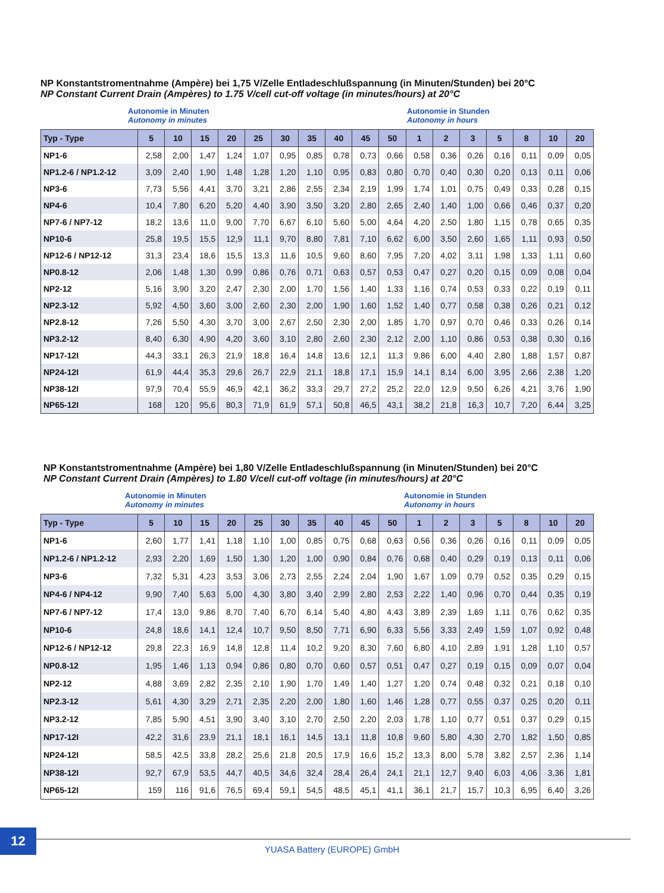NP Konstantstromentnahme (Ampère) bei 1,75 V/Zelle Entladeschlußspannung (in Minuten/Stunden) bei 20°C
NP Constant Current Drain (Ampères) to 1.75 V/cell cut-off voltage (in minutes/hours) at 20°C
Autonomie in Minuten
Autonomy in minutes
Autonomie in Stunden
Autonomy in hours
| Typ - Type | 5 | 10 | 15 | 20 | 25 | 30 | 35 | 40 | 45 | 50 | 1 | 2 | 3 | 5 | 8 | 10 | 20 |
| --- | --- | --- | --- | --- | --- | --- | --- | --- | --- | --- | --- | --- | --- | --- | --- | --- | --- |
| NP1-6 | 2,58 | 2,00 | 1,47 | 1,24 | 1,07 | 0,95 | 0,85 | 0,78 | 0,73 | 0,66 | 0,58 | 0,36 | 0,26 | 0,16 | 0,11 | 0,09 | 0,05 |
| NP1.2-6 / NP1.2-12 | 3,09 | 2,40 | 1,90 | 1,48 | 1,28 | 1,20 | 1,10 | 0,95 | 0,83 | 0,80 | 0,70 | 0,40 | 0,30 | 0,20 | 0,13 | 0,11 | 0,06 |
| NP3-6 | 7,73 | 5,56 | 4,41 | 3,70 | 3,21 | 2,86 | 2,55 | 2,34 | 2,19 | 1,99 | 1,74 | 1,01 | 0,75 | 0,49 | 0,33 | 0,28 | 0,15 |
| NP4-6 | 10,4 | 7,80 | 6,20 | 5,20 | 4,40 | 3,90 | 3,50 | 3,20 | 2,80 | 2,65 | 2,40 | 1,40 | 1,00 | 0,66 | 0,46 | 0,37 | 0,20 |
| NP7-6 / NP7-12 | 18,2 | 13,6 | 11,0 | 9,00 | 7,70 | 6,67 | 6,10 | 5,60 | 5,00 | 4,64 | 4,20 | 2,50 | 1,80 | 1,15 | 0,78 | 0,65 | 0,35 |
| NP10-6 | 25,8 | 19,5 | 15,5 | 12,9 | 11,1 | 9,70 | 8,80 | 7,81 | 7,10 | 6,62 | 6,00 | 3,50 | 2,60 | 1,65 | 1,11 | 0,93 | 0,50 |
| NP12-6 / NP12-12 | 31,3 | 23,4 | 18,6 | 15,5 | 13,3 | 11,6 | 10,5 | 9,60 | 8,60 | 7,95 | 7,20 | 4,02 | 3,11 | 1,98 | 1,33 | 1,11 | 0,60 |
| NP0.8-12 | 2,06 | 1,48 | 1,30 | 0,99 | 0,86 | 0,76 | 0,71 | 0,63 | 0,57 | 0,53 | 0,47 | 0,27 | 0,20 | 0,15 | 0,09 | 0,08 | 0,04 |
| NP2-12 | 5,16 | 3,90 | 3,20 | 2,47 | 2,30 | 2,00 | 1,70 | 1,56 | 1,40 | 1,33 | 1,16 | 0,74 | 0,53 | 0,33 | 0,22 | 0,19 | 0,11 |
| NP2.3-12 | 5,92 | 4,50 | 3,60 | 3,00 | 2,60 | 2,30 | 2,00 | 1,90 | 1,60 | 1,52 | 1,40 | 0,77 | 0,58 | 0,38 | 0,26 | 0,21 | 0,12 |
| NP2.8-12 | 7,26 | 5,50 | 4,30 | 3,70 | 3,00 | 2,67 | 2,50 | 2,30 | 2,00 | 1,85 | 1,70 | 0,97 | 0,70 | 0,46 | 0,33 | 0,26 | 0,14 |
| NP3.2-12 | 8,40 | 6,30 | 4,90 | 4,20 | 3,60 | 3,10 | 2,80 | 2,60 | 2,30 | 2,12 | 2,00 | 1,10 | 0,86 | 0,53 | 0,38 | 0,30 | 0,16 |
| NP17-12I | 44,3 | 33,1 | 26,3 | 21,9 | 18,8 | 16,4 | 14,8 | 13,6 | 12,1 | 11,3 | 9,86 | 6,00 | 4,40 | 2,80 | 1,88 | 1,57 | 0,87 |
| NP24-12I | 61,9 | 44,4 | 35,3 | 29,6 | 26,7 | 22,9 | 21,1 | 18,8 | 17,1 | 15,9 | 14,1 | 8,14 | 6,00 | 3,95 | 2,66 | 2,38 | 1,20 |
| NP38-12I | 97,9 | 70,4 | 55,9 | 46,9 | 42,1 | 36,2 | 33,3 | 29,7 | 27,2 | 25,2 | 22,0 | 12,9 | 9,50 | 6,26 | 4,21 | 3,76 | 1,90 |
| NP65-12I | 168 | 120 | 95,6 | 80,3 | 71,9 | 61,9 | 57,1 | 50,8 | 46,5 | 43,1 | 38,2 | 21,8 | 16,3 | 10,7 | 7,20 | 6,44 | 3,25 |
NP Konstantstromentnahme (Ampère) bei 1,80 V/Zelle Entladeschlußspannung (in Minuten/Stunden) bei 20°C
NP Constant Current Drain (Ampères) to 1.80 V/cell cut-off voltage (in minutes/hours) at 20°C
Autonomie in Minuten
Autonomy in minutes
Autonomie in Stunden
Autonomy in hours
| Typ - Type | 5 | 10 | 15 | 20 | 25 | 30 | 35 | 40 | 45 | 50 | 1 | 2 | 3 | 5 | 8 | 10 | 20 |
| --- | --- | --- | --- | --- | --- | --- | --- | --- | --- | --- | --- | --- | --- | --- | --- | --- | --- |
| NP1-6 | 2,60 | 1,77 | 1,41 | 1,18 | 1,10 | 1,00 | 0,85 | 0,75 | 0,68 | 0,63 | 0,56 | 0,36 | 0,26 | 0,16 | 0,11 | 0,09 | 0,05 |
| NP1.2-6 / NP1.2-12 | 2,93 | 2,20 | 1,69 | 1,50 | 1,30 | 1,20 | 1,00 | 0,90 | 0,84 | 0,76 | 0,68 | 0,40 | 0,29 | 0,19 | 0,13 | 0,11 | 0,06 |
| NP3-6 | 7,32 | 5,31 | 4,23 | 3,53 | 3,06 | 2,73 | 2,55 | 2,24 | 2,04 | 1,90 | 1,67 | 1,09 | 0,79 | 0,52 | 0,35 | 0,29 | 0,15 |
| NP4-6 / NP4-12 | 9,90 | 7,40 | 5,63 | 5,00 | 4,30 | 3,80 | 3,40 | 2,99 | 2,80 | 2,53 | 2,22 | 1,40 | 0,96 | 0,70 | 0,44 | 0,35 | 0,19 |
| NP7-6 / NP7-12 | 17,4 | 13,0 | 9,86 | 8,70 | 7,40 | 6,70 | 6,14 | 5,40 | 4,80 | 4,43 | 3,89 | 2,39 | 1,69 | 1,11 | 0,76 | 0,62 | 0,35 |
| NP10-6 | 24,8 | 18,6 | 14,1 | 12,4 | 10,7 | 9,50 | 8,50 | 7,71 | 6,90 | 6,33 | 5,56 | 3,33 | 2,49 | 1,59 | 1,07 | 0,92 | 0,48 |
| NP12-6 / NP12-12 | 29,8 | 22,3 | 16,9 | 14,8 | 12,8 | 11,4 | 10,2 | 9,20 | 8,30 | 7,60 | 6,80 | 4,10 | 2,89 | 1,91 | 1,28 | 1,10 | 0,57 |
| NP0.8-12 | 1,95 | 1,46 | 1,13 | 0,94 | 0,86 | 0,80 | 0,70 | 0,60 | 0,57 | 0,51 | 0,47 | 0,27 | 0,19 | 0,15 | 0,09 | 0,07 | 0,04 |
| NP2-12 | 4,88 | 3,69 | 2,82 | 2,35 | 2,10 | 1,90 | 1,70 | 1,49 | 1,40 | 1,27 | 1,20 | 0,74 | 0,48 | 0,32 | 0,21 | 0,18 | 0,10 |
| NP2.3-12 | 5,61 | 4,30 | 3,29 | 2,71 | 2,35 | 2,20 | 2,00 | 1,80 | 1,60 | 1,46 | 1,28 | 0,77 | 0,55 | 0,37 | 0,25 | 0,20 | 0,11 |
| NP3.2-12 | 7,85 | 5,90 | 4,51 | 3,90 | 3,40 | 3,10 | 2,70 | 2,50 | 2,20 | 2,03 | 1,78 | 1,10 | 0,77 | 0,51 | 0,37 | 0,29 | 0,15 |
| NP17-12I | 42,2 | 31,6 | 23,9 | 21,1 | 18,1 | 16,1 | 14,5 | 13,1 | 11,8 | 10,8 | 9,60 | 5,80 | 4,30 | 2,70 | 1,82 | 1,50 | 0,85 |
| NP24-12I | 58,5 | 42,5 | 33,8 | 28,2 | 25,6 | 21,8 | 20,5 | 17,9 | 16,6 | 15,2 | 13,3 | 8,00 | 5,78 | 3,82 | 2,57 | 2,36 | 1,14 |
| NP38-12I | 92,7 | 67,9 | 53,5 | 44,7 | 40,5 | 34,6 | 32,4 | 28,4 | 26,4 | 24,1 | 21,1 | 12,7 | 9,40 | 6,03 | 4,06 | 3,36 | 1,81 |
| NP65-12I | 159 | 116 | 91,6 | 76,5 | 69,4 | 59,1 | 54,5 | 48,5 | 45,1 | 41,1 | 36,1 | 21,7 | 15,7 | 10,3 | 6,95 | 6,40 | 3,26 |
12
YUASA Battery (EUROPE) GmbH